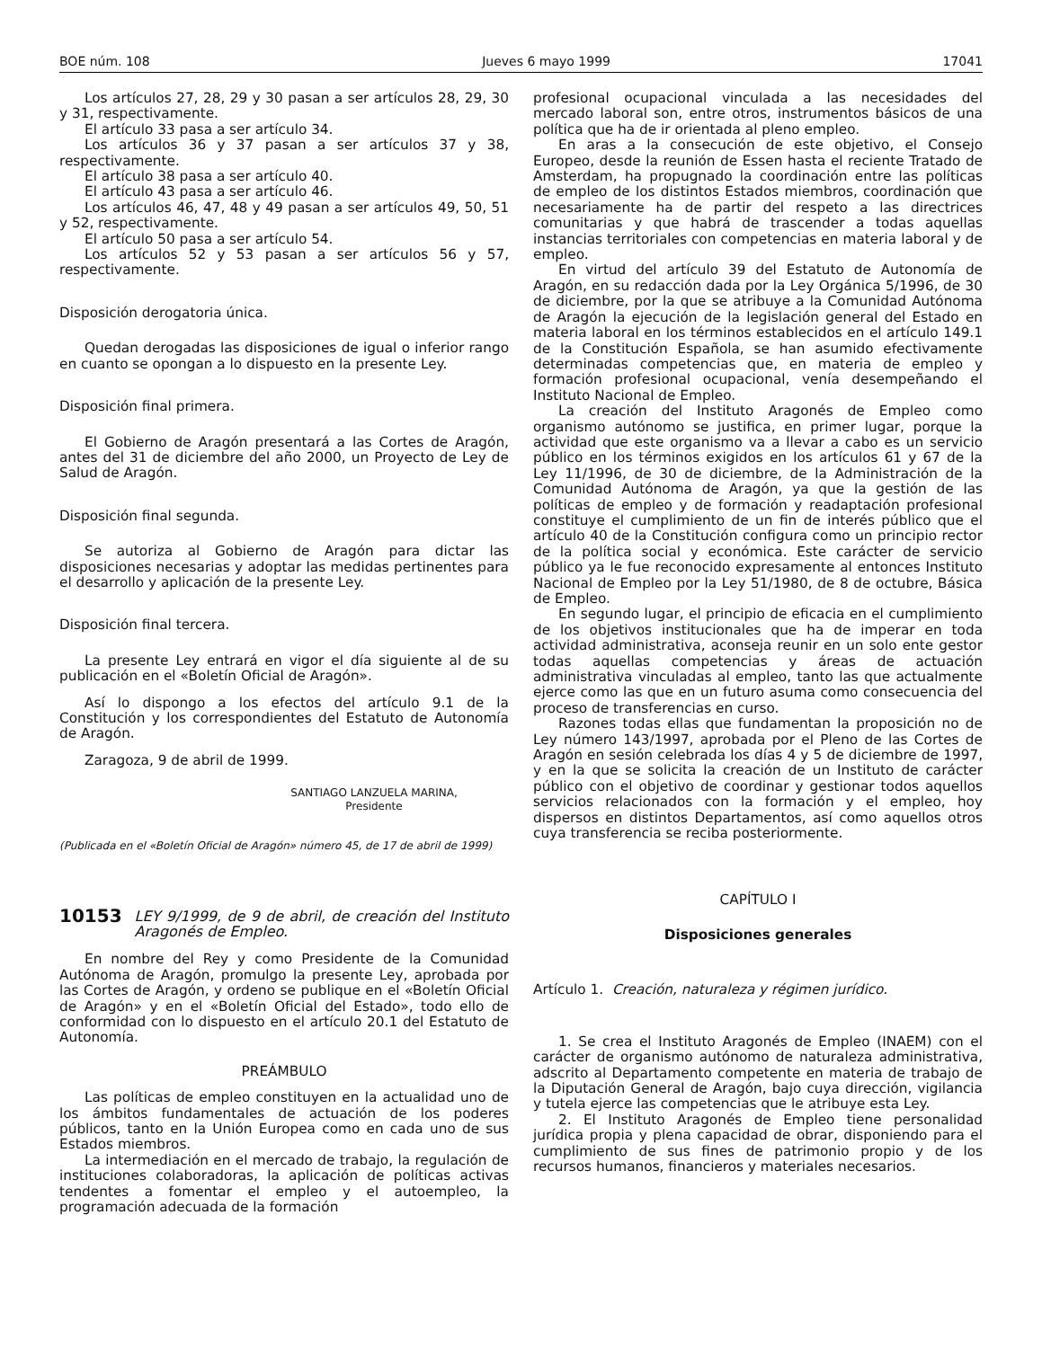BOE núm. 108 Jueves 6 mayo 1999 17041
Los artículos 27, 28, 29 y 30 pasan a ser artículos 28, 29, 30 y 31, respectivamente.
El artículo 33 pasa a ser artículo 34.
Los artículos 36 y 37 pasan a ser artículos 37 y 38, respectivamente.
El artículo 38 pasa a ser artículo 40.
El artículo 43 pasa a ser artículo 46.
Los artículos 46, 47, 48 y 49 pasan a ser artículos 49, 50, 51 y 52, respectivamente.
El artículo 50 pasa a ser artículo 54.
Los artículos 52 y 53 pasan a ser artículos 56 y 57, respectivamente.
Disposición derogatoria única.
Quedan derogadas las disposiciones de igual o inferior rango en cuanto se opongan a lo dispuesto en la presente Ley.
Disposición final primera.
El Gobierno de Aragón presentará a las Cortes de Aragón, antes del 31 de diciembre del año 2000, un Proyecto de Ley de Salud de Aragón.
Disposición final segunda.
Se autoriza al Gobierno de Aragón para dictar las disposiciones necesarias y adoptar las medidas pertinentes para el desarrollo y aplicación de la presente Ley.
Disposición final tercera.
La presente Ley entrará en vigor el día siguiente al de su publicación en el «Boletín Oficial de Aragón».
Así lo dispongo a los efectos del artículo 9.1 de la Constitución y los correspondientes del Estatuto de Autonomía de Aragón.
Zaragoza, 9 de abril de 1999.
SANTIAGO LANZUELA MARINA,
Presidente
(Publicada en el «Boletín Oficial de Aragón» número 45, de 17 de abril de 1999)
10153 LEY 9/1999, de 9 de abril, de creación del Instituto Aragonés de Empleo.
En nombre del Rey y como Presidente de la Comunidad Autónoma de Aragón, promulgo la presente Ley, aprobada por las Cortes de Aragón, y ordeno se publique en el «Boletín Oficial de Aragón» y en el «Boletín Oficial del Estado», todo ello de conformidad con lo dispuesto en el artículo 20.1 del Estatuto de Autonomía.
PREÁMBULO
Las políticas de empleo constituyen en la actualidad uno de los ámbitos fundamentales de actuación de los poderes públicos, tanto en la Unión Europea como en cada uno de sus Estados miembros.
La intermediación en el mercado de trabajo, la regulación de instituciones colaboradoras, la aplicación de políticas activas tendentes a fomentar el empleo y el autoempleo, la programación adecuada de la formación
profesional ocupacional vinculada a las necesidades del mercado laboral son, entre otros, instrumentos básicos de una política que ha de ir orientada al pleno empleo.
En aras a la consecución de este objetivo, el Consejo Europeo, desde la reunión de Essen hasta el reciente Tratado de Amsterdam, ha propugnado la coordinación entre las políticas de empleo de los distintos Estados miembros, coordinación que necesariamente ha de partir del respeto a las directrices comunitarias y que habrá de trascender a todas aquellas instancias territoriales con competencias en materia laboral y de empleo.
En virtud del artículo 39 del Estatuto de Autonomía de Aragón, en su redacción dada por la Ley Orgánica 5/1996, de 30 de diciembre, por la que se atribuye a la Comunidad Autónoma de Aragón la ejecución de la legislación general del Estado en materia laboral en los términos establecidos en el artículo 149.1 de la Constitución Española, se han asumido efectivamente determinadas competencias que, en materia de empleo y formación profesional ocupacional, venía desempeñando el Instituto Nacional de Empleo.
La creación del Instituto Aragonés de Empleo como organismo autónomo se justifica, en primer lugar, porque la actividad que este organismo va a llevar a cabo es un servicio público en los términos exigidos en los artículos 61 y 67 de la Ley 11/1996, de 30 de diciembre, de la Administración de la Comunidad Autónoma de Aragón, ya que la gestión de las políticas de empleo y de formación y readaptación profesional constituye el cumplimiento de un fin de interés público que el artículo 40 de la Constitución configura como un principio rector de la política social y económica. Este carácter de servicio público ya le fue reconocido expresamente al entonces Instituto Nacional de Empleo por la Ley 51/1980, de 8 de octubre, Básica de Empleo.
En segundo lugar, el principio de eficacia en el cumplimiento de los objetivos institucionales que ha de imperar en toda actividad administrativa, aconseja reunir en un solo ente gestor todas aquellas competencias y áreas de actuación administrativa vinculadas al empleo, tanto las que actualmente ejerce como las que en un futuro asuma como consecuencia del proceso de transferencias en curso.
Razones todas ellas que fundamentan la proposición no de Ley número 143/1997, aprobada por el Pleno de las Cortes de Aragón en sesión celebrada los días 4 y 5 de diciembre de 1997, y en la que se solicita la creación de un Instituto de carácter público con el objetivo de coordinar y gestionar todos aquellos servicios relacionados con la formación y el empleo, hoy dispersos en distintos Departamentos, así como aquellos otros cuya transferencia se reciba posteriormente.
CAPÍTULO I
Disposiciones generales
Artículo 1. Creación, naturaleza y régimen jurídico.
1. Se crea el Instituto Aragonés de Empleo (INAEM) con el carácter de organismo autónomo de naturaleza administrativa, adscrito al Departamento competente en materia de trabajo de la Diputación General de Aragón, bajo cuya dirección, vigilancia y tutela ejerce las competencias que le atribuye esta Ley.
2. El Instituto Aragonés de Empleo tiene personalidad jurídica propia y plena capacidad de obrar, disponiendo para el cumplimiento de sus fines de patrimonio propio y de los recursos humanos, financieros y materiales necesarios.